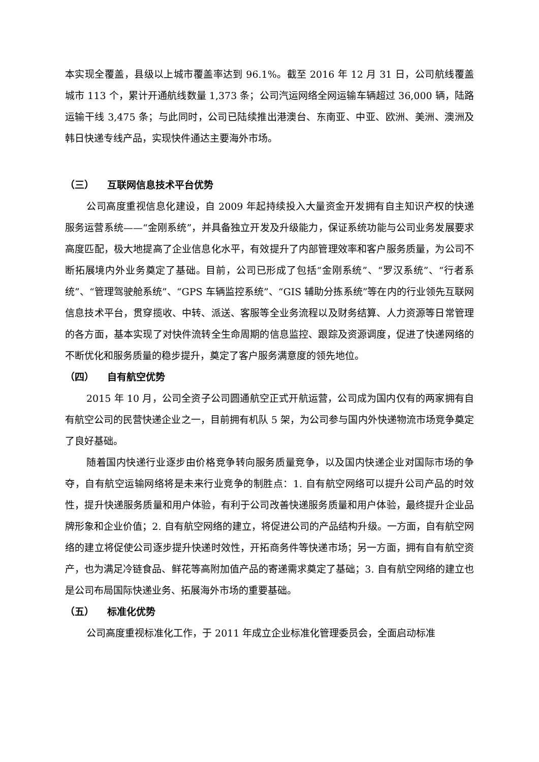本实现全覆盖，县级以上城市覆盖率达到 96.1%。截至 2016 年 12 月 31 日，公司航线覆盖城市 113 个，累计开通航线数量 1,373 条；公司汽运网络全网运输车辆超过 36,000 辆，陆路运输干线 3,475 条；与此同时，公司已陆续推出港澳台、东南亚、中亚、欧洲、美洲、澳洲及韩日快递专线产品，实现快件通达主要海外市场。
（三） 互联网信息技术平台优势
公司高度重视信息化建设，自 2009 年起持续投入大量资金开发拥有自主知识产权的快递服务运营系统——“金刚系统”，并具备独立开发及升级能力，保证系统功能与公司业务发展要求高度匹配，极大地提高了企业信息化水平，有效提升了内部管理效率和客户服务质量，为公司不断拓展境内外业务奠定了基础。目前，公司已形成了包括“金刚系统”、“罗汉系统”、“行者系统”、“管理驾驶舱系统”、“GPS 车辆监控系统”、“GIS 辅助分拣系统”等在内的行业领先互联网信息技术平台，贯穿揽收、中转、派送、客服等全业务流程以及财务结算、人力资源等日常管理的各方面，基本实现了对快件流转全生命周期的信息监控、跟踪及资源调度，促进了快递网络的不断优化和服务质量的稳步提升，奠定了客户服务满意度的领先地位。
（四） 自有航空优势
2015 年 10 月，公司全资子公司圆通航空正式开航运营，公司成为国内仅有的两家拥有自有航空公司的民营快递企业之一，目前拥有机队 5 架，为公司参与国内外快递物流市场竞争奠定了良好基础。
随着国内快递行业逐步由价格竞争转向服务质量竞争，以及国内快递企业对国际市场的争夺，自有航空运输网络将是未来行业竞争的制胜点：1. 自有航空网络可以提升公司产品的时效性，提升快递服务质量和用户体验，有利于公司改善快递服务质量和用户体验，最终提升企业品牌形象和企业价值；2. 自有航空网络的建立，将促进公司的产品结构升级。一方面，自有航空网络的建立将促使公司逐步提升快递时效性，开拓商务件等快递市场；另一方面，拥有自有航空资产，也为满足冷链食品、鲜花等高附加值产品的寄递需求奠定了基础；3. 自有航空网络的建立也是公司布局国际快递业务、拓展海外市场的重要基础。
（五） 标准化优势
公司高度重视标准化工作，于 2011 年成立企业标准化管理委员会，全面启动标准